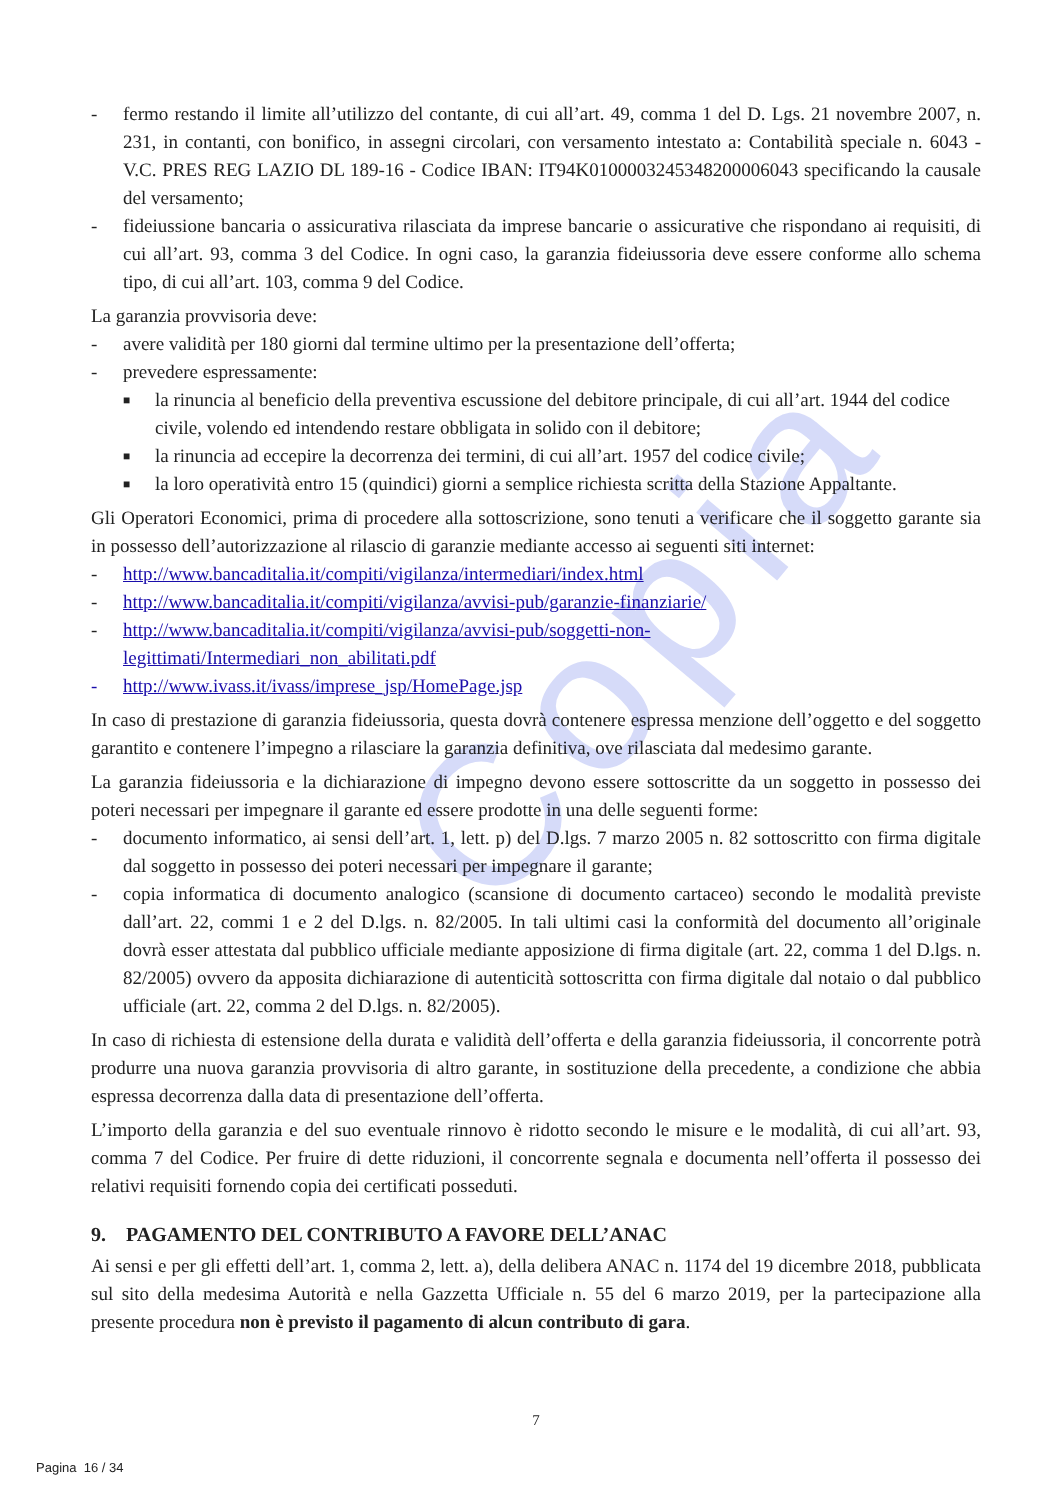Copia
- fermo restando il limite all’utilizzo del contante, di cui all’art. 49, comma 1 del D. Lgs. 21 novembre 2007, n. 231, in contanti, con bonifico, in assegni circolari, con versamento intestato a: Contabilità speciale n. 6043 - V.C. PRES REG LAZIO DL 189-16 - Codice IBAN: IT94K0100003245348200006043 specificando la causale del versamento;
- fideiussione bancaria o assicurativa rilasciata da imprese bancarie o assicurative che rispondano ai requisiti, di cui all’art. 93, comma 3 del Codice. In ogni caso, la garanzia fideiussoria deve essere conforme allo schema tipo, di cui all’art. 103, comma 9 del Codice.
La garanzia provvisoria deve:
- avere validità per 180 giorni dal termine ultimo per la presentazione dell’offerta;
- prevedere espressamente:
■ la rinuncia al beneficio della preventiva escussione del debitore principale, di cui all’art. 1944 del codice civile, volendo ed intendendo restare obbligata in solido con il debitore;
■ la rinuncia ad eccepire la decorrenza dei termini, di cui all’art. 1957 del codice civile;
■ la loro operatività entro 15 (quindici) giorni a semplice richiesta scritta della Stazione Appaltante.
Gli Operatori Economici, prima di procedere alla sottoscrizione, sono tenuti a verificare che il soggetto garante sia in possesso dell’autorizzazione al rilascio di garanzie mediante accesso ai seguenti siti internet:
- http://www.bancaditalia.it/compiti/vigilanza/intermediari/index.html
- http://www.bancaditalia.it/compiti/vigilanza/avvisi-pub/garanzie-finanziarie/
- http://www.bancaditalia.it/compiti/vigilanza/avvisi-pub/soggetti-non-
legittimati/Intermediari_non_abilitati.pdf
- http://www.ivass.it/ivass/imprese_jsp/HomePage.jsp
In caso di prestazione di garanzia fideiussoria, questa dovrà contenere espressa menzione dell’oggetto e del soggetto garantito e contenere l’impegno a rilasciare la garanzia definitiva, ove rilasciata dal medesimo garante.
La garanzia fideiussoria e la dichiarazione di impegno devono essere sottoscritte da un soggetto in possesso dei poteri necessari per impegnare il garante ed essere prodotte in una delle seguenti forme:
- documento informatico, ai sensi dell’art. 1, lett. p) del D.lgs. 7 marzo 2005 n. 82 sottoscritto con firma digitale dal soggetto in possesso dei poteri necessari per impegnare il garante;
- copia informatica di documento analogico (scansione di documento cartaceo) secondo le modalità previste dall’art. 22, commi 1 e 2 del D.lgs. n. 82/2005. In tali ultimi casi la conformità del documento all’originale dovrà esser attestata dal pubblico ufficiale mediante apposizione di firma digitale (art. 22, comma 1 del D.lgs. n. 82/2005) ovvero da apposita dichiarazione di autenticità sottoscritta con firma digitale dal notaio o dal pubblico ufficiale (art. 22, comma 2 del D.lgs. n. 82/2005).
In caso di richiesta di estensione della durata e validità dell’offerta e della garanzia fideiussoria, il concorrente potrà produrre una nuova garanzia provvisoria di altro garante, in sostituzione della precedente, a condizione che abbia espressa decorrenza dalla data di presentazione dell’offerta.
L’importo della garanzia e del suo eventuale rinnovo è ridotto secondo le misure e le modalità, di cui all’art. 93, comma 7 del Codice. Per fruire di dette riduzioni, il concorrente segnala e documenta nell’offerta il possesso dei relativi requisiti fornendo copia dei certificati posseduti.
9. PAGAMENTO DEL CONTRIBUTO A FAVORE DELL’ANAC
Ai sensi e per gli effetti dell’art. 1, comma 2, lett. a), della delibera ANAC n. 1174 del 19 dicembre 2018, pubblicata sul sito della medesima Autorità e nella Gazzetta Ufficiale n. 55 del 6 marzo 2019, per la partecipazione alla presente procedura non è previsto il pagamento di alcun contributo di gara.
7
Pagina 16 / 34